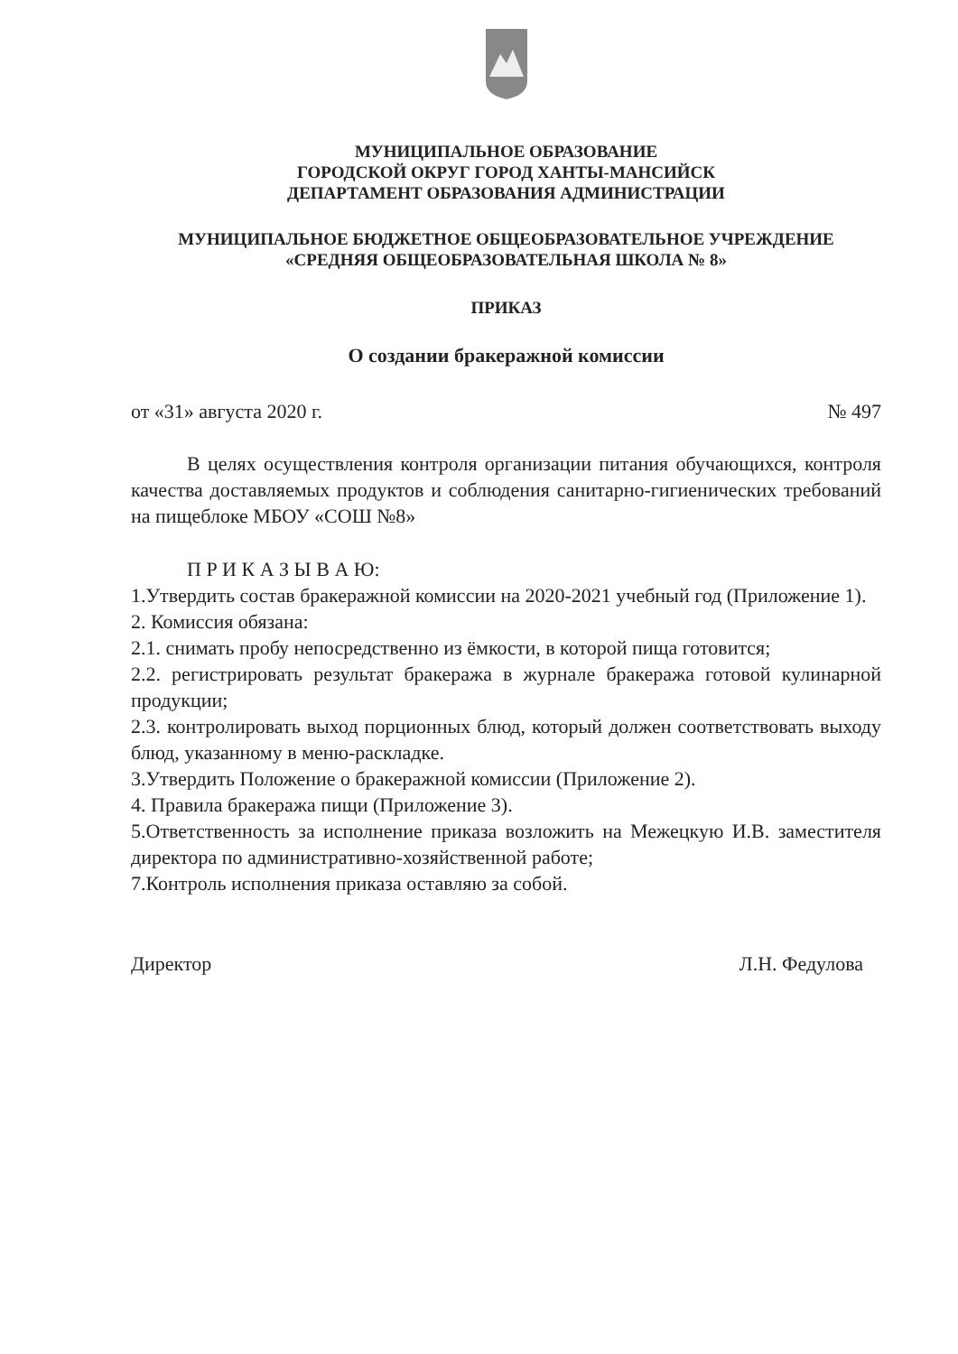МУНИЦИПАЛЬНОЕ ОБРАЗОВАНИЕ
ГОРОДСКОЙ ОКРУГ ГОРОД ХАНТЫ-МАНСИЙСК
ДЕПАРТАМЕНТ ОБРАЗОВАНИЯ АДМИНИСТРАЦИИ
МУНИЦИПАЛЬНОЕ БЮДЖЕТНОЕ ОБЩЕОБРАЗОВАТЕЛЬНОЕ УЧРЕЖДЕНИЕ
«СРЕДНЯЯ ОБЩЕОБРАЗОВАТЕЛЬНАЯ ШКОЛА № 8»
ПРИКАЗ
О создании бракеражной комиссии
от «31» августа 2020 г. № 497
В целях осуществления контроля организации питания обучающихся, контроля качества доставляемых продуктов и соблюдения санитарно-гигиенических требований на пищеблоке МБОУ «СОШ №8»
П Р И К А З Ы В А Ю:
1.Утвердить состав бракеражной комиссии на 2020-2021 учебный год (Приложение 1).
2. Комиссия обязана:
2.1. снимать пробу непосредственно из ёмкости, в которой пища готовится;
2.2. регистрировать результат бракеража в журнале бракеража готовой кулинарной продукции;
2.3. контролировать выход порционных блюд, который должен соответствовать выходу блюд, указанному в меню-раскладке.
3.Утвердить Положение о бракеражной комиссии (Приложение 2).
4. Правила бракеража пищи (Приложение 3).
5.Ответственность за исполнение приказа возложить на Межецкую И.В. заместителя директора по административно-хозяйственной работе;
7.Контроль исполнения приказа оставляю за собой.
Директор Л.Н. Федулова